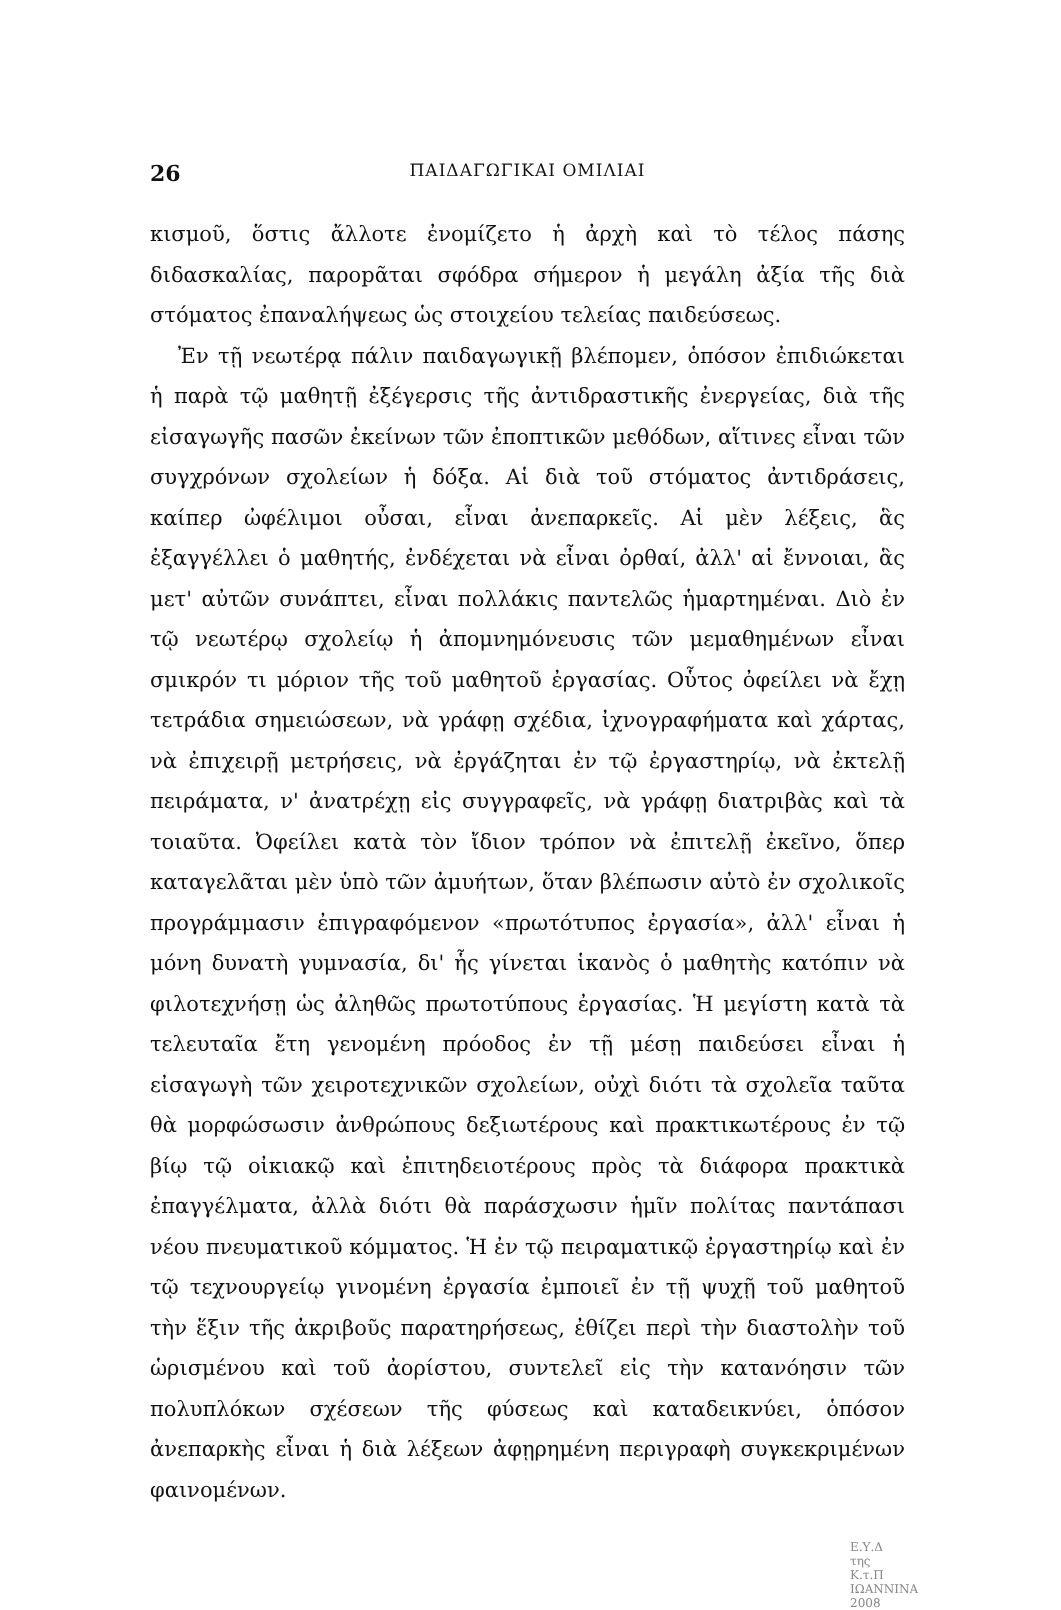26 ΠΑΙΔΑΓΩΓΙΚΑΙ ΟΜΙΛΙΑΙ
κισμοῦ, ὅστις ἄλλοτε ἐνομίζετο ἡ ἀρχὴ καὶ τὸ τέλος πάσης διδασκαλίας, παροpᾶται σφόδρα σήμερον ἡ μεγάλη ἀξία τῆς διὰ στόματος ἐπαναλήψεως ὡς στοιχείου τελείας παιδεύσεως.
Ἐν τῇ νεωτέρᾳ πάλιν παιδαγωγικῇ βλέπομεν, ὁπόσον ἐπιδιώκεται ἡ παρὰ τῷ μαθητῇ ἐξέγερσις τῆς ἀντιδραστικῆς ἐνεργείας, διὰ τῆς εἰσαγωγῆς πασῶν ἐκείνων τῶν ἐποπτικῶν μεθόδων, αἵτινες εἶναι τῶν συγχρόνων σχολείων ἡ δόξα. Αἱ διὰ τοῦ στόματος ἀντιδράσεις, καίπερ ὠφέλιμοι οὖσαι, εἶναι ἀνεπαρκεῖς. Αἱ μὲν λέξεις, ἃς ἐξαγγέλλει ὁ μαθητής, ἐνδέχεται νὰ εἶναι ὀρθαί, ἀλλ' αἱ ἔννοιαι, ἃς μετ' αὐτῶν συνάπτει, εἶναι πολλάκις παντελῶς ἡμαρτημέναι. Διὸ ἐν τῷ νεωτέρῳ σχολείῳ ἡ ἀπομνημόνευσις τῶν μεμαθημένων εἶναι σμικρόν τι μόριον τῆς τοῦ μαθητοῦ ἐργασίας. Οὗτος ὀφείλει νὰ ἔχῃ τετράδια σημειώσεων, νὰ γράφῃ σχέδια, ἰχνογραφήματα καὶ χάρτας, νὰ ἐπιχειρῇ μετρήσεις, νὰ ἐργάζηται ἐν τῷ ἐργαστηρίῳ, νὰ ἐκτελῇ πειράματα, ν' ἀνατρέχῃ εἰς συγγραφεῖς, νὰ γράφῃ διατριβὰς καὶ τὰ τοιαῦτα. Ὀφείλει κατὰ τὸν ἴδιον τρόπον νὰ ἐπιτελῇ ἐκεῖνο, ὅπερ καταγελᾶται μὲν ὑπὸ τῶν ἀμυήτων, ὅταν βλέπωσιν αὐτὸ ἐν σχολικοῖς προγράμμασιν ἐπιγραφόμενον «πρωτότυπος ἐργασία», ἀλλ' εἶναι ἡ μόνη δυνατὴ γυμνασία, δι' ἧς γίνεται ἱκανὸς ὁ μαθητὴς κατόπιν νὰ φιλοτεχνήσῃ ὡς ἀληθῶς πρωτοτύπους ἐργασίας. Ἡ μεγίστη κατὰ τὰ τελευταῖα ἔτη γενομένη πρόοδος ἐν τῇ μέσῃ παιδεύσει εἶναι ἡ εἰσαγωγὴ τῶν χειροτεχνικῶν σχολείων, οὐχὶ διότι τὰ σχολεῖα ταῦτα θὰ μορφώσωσιν ἀνθρώπους δεξιωτέρους καὶ πρακτικωτέρους ἐν τῷ βίῳ τῷ οἰκιακῷ καὶ ἐπιτηδειοτέρους πρὸς τὰ διάφορα πρακτικὰ ἐπαγγέλματα, ἀλλὰ διότι θὰ παράσχωσιν ἡμῖν πολίτας παντάπασι νέου πνευματικοῦ κόμματος. Ἡ ἐν τῷ πειραματικῷ ἐργαστηρίῳ καὶ ἐν τῷ τεχνουργείῳ γινομένη ἐργασία ἐμποιεῖ ἐν τῇ ψυχῇ τοῦ μαθητοῦ τὴν ἕξιν τῆς ἀκριβοῦς παρατηρήσεως, ἐθίζει περὶ τὴν διαστολὴν τοῦ ὡρισμένου καὶ τοῦ ἀορίστου, συντελεῖ εἰς τὴν κατανόησιν τῶν πολυπλόκων σχέσεων τῆς φύσεως καὶ καταδεικνύει, ὁπόσον ἀνεπαρκὴς εἶναι ἡ διὰ λέξεων ἀφῃρημένη περιγραφὴ συγκεκριμένων φαινομένων.
Ε.Υ.Δ της Κ.τ.Π ΙΩΑΝΝΙΝΑ 2008